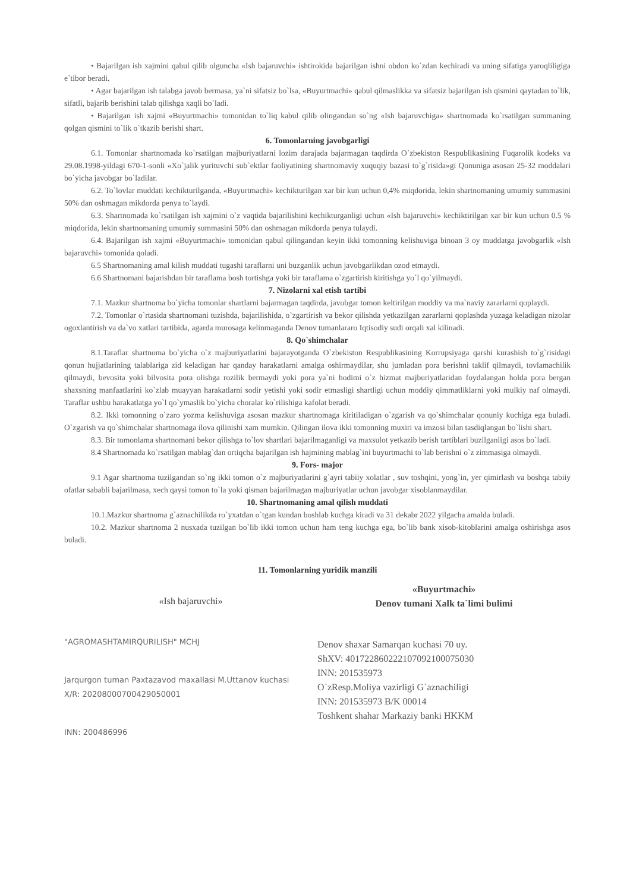• Bajarilgan ish xajmini qabul qilib olguncha «Ish bajaruvchi» ishtirokida bajarilgan ishni obdon ko`zdan kechiradi va uning sifatiga yaroqliligiga e`tibor beradi.
• Agar bajarilgan ish talabga javob bermasa, ya`ni sifatsiz bo`lsa, «Buyurtmachi» qabul qilmaslikka va sifatsiz bajarilgan ish qismini qaytadan to`lik, sifatli, bajarib berishini talab qilishga xaqli bo`ladi.
• Bajarilgan ish xajmi «Buyurtmachi» tomonidan to`liq kabul qilib olingandan so`ng «Ish bajaruvchiga» shartnomada ko`rsatilgan summaning qolgan qismini to`lik o`tkazib berishi shart.
6. Tomonlarning javobgarligi
6.1. Tomonlar shartnomada ko`rsatilgan majburiyatlarni lozim darajada bajarmagan taqdirda O`zbekiston Respublikasining Fuqarolik kodeks va 29.08.1998-yildagi 670-1-sonli «Xo`jalik yurituvchi sub`ektlar faoliyatining shartnomaviy xuquqiy bazasi to`g`risida»gi Qonuniga asosan 25-32 moddalari bo`yicha javobgar bo`ladilar.
6.2. To`lovlar muddati kechikturilganda, «Buyurtmachi» kechikturilgan xar bir kun uchun 0,4% miqdorida, lekin shartnomaning umumiy summasini 50% dan oshmagan mikdorda penya to`laydi.
6.3. Shartnomada ko`rsatilgan ish xajmini o`z vaqtida bajarilishini kechikturganligi uchun «Ish bajaruvchi» kechiktirilgan xar bir kun uchun 0.5 % miqdorida, lekin shartnomaning umumiy summasini 50% dan oshmagan mikdorda penya tulaydi.
6.4. Bajarilgan ish xajmi «Buyurtmachi» tomonidan qabul qilingandan keyin ikki tomonning kelishuviga binoan 3 oy muddatga javobgarlik «Ish bajaruvchi» tomonida qoladi.
6.5 Shartnomaning amal kilish muddati tugashi taraflarni uni buzganlik uchun javobgarlikdan ozod etmaydi.
6.6 Shartnomani bajarishdan bir taraflama bosh tortishga yoki bir taraflama o`zgartirish kiritishga yo`l qo`yilmaydi.
7. Nizolarni xal etish tartibi
7.1. Mazkur shartnoma bo`yicha tomonlar shartlarni bajarmagan taqdirda, javobgar tomon keltirilgan moddiy va ma`naviy zararlarni qoplaydi.
7.2. Tomonlar o`rtasida shartnomani tuzishda, bajarilishida, o`zgartirish va bekor qilishda yetkazilgan zararlarni qoplashda yuzaga keladigan nizolar ogoxlantirish va da`vo xatlari tartibida, agarda murosaga kelinmaganda Denov tumanlararo Iqtisodiy sudi orqali xal kilinadi.
8. Qo`shimchalar
8.1.Taraflar shartnoma bo`yicha o`z majburiyatlarini bajarayotganda O`zbekiston Respublikasining Korrupsiyaga qarshi kurashish to`g`risidagi qonun hujjatlarining talablariga zid keladigan har qanday harakatlarni amalga oshirmaydilar, shu jumladan pora berishni taklif qilmaydi, tovlamachilik qilmaydi, bevosita yoki bilvosita pora olishga rozilik bermaydi yoki pora ya`ni hodimi o`z hizmat majburiyatlaridan foydalangan holda pora bergan shaxsning manfaatlarini ko`zlab muayyan harakatlarni sodir yetishi yoki sodir etmasligi shartligi uchun moddiy qimmatliklarni yoki mulkiy naf olmaydi. Taraflar ushbu harakatlatga yo`l qo`ymaslik bo`yicha choralar ko`rilishiga kafolat beradi.
8.2. Ikki tomonning o`zaro yozma kelishuviga asosan mazkur shartnomaga kiritiladigan o`zgarish va qo`shimchalar qonuniy kuchiga ega buladi. O`zgarish va qo`shimchalar shartnomaga ilova qilinishi xam mumkin. Qilingan ilova ikki tomonning muxiri va imzosi bilan tasdiqlangan bo`lishi shart.
8.3. Bir tomonlama shartnomani bekor qilishga to`lov shartlari bajarilmaganligi va maxsulot yetkazib berish tartiblari buzilganligi asos bo`ladi.
8.4 Shartnomada ko`rsatilgan mablag`dan ortiqcha bajarilgan ish hajmining mablag`ini buyurtmachi to`lab berishni o`z zimmasiga olmaydi.
9. Fors- major
9.1 Agar shartnoma tuzilgandan so`ng ikki tomon o`z majburiyatlarini g`ayri tabiiy xolatlar , suv toshqini, yong`in, yer qimirlash va boshqa tabiiy ofatlar sababli bajarilmasa, xech qaysi tomon to`la yoki qisman bajarilmagan majburiyatlar uchun javobgar xisoblanmaydilar.
10. Shartnomaning amal qilish muddati
10.1.Mazkur shartnoma g`aznachilikda ro`yxatdan o`tgan kundan boshlab kuchga kiradi va 31 dekabr 2022 yilgacha amalda buladi.
10.2. Mazkur shartnoma 2 nusxada tuzilgan bo`lib ikki tomon uchun ham teng kuchga ega, bo`lib bank xisob-kitoblarini amalga oshirishga asos buladi.
11. Tomonlarning yuridik manzili
«Ish bajaruvchi»
"AGROMASHTAMIRQURILISH" MCHJ
Jarqurgon tuman Paxtazavod maxallasi M.Uttanov kuchasi
X/R: 20208000700429050001
INN: 200486996
«Buyurtmachi»
Denov tumani Xalk ta`limi bulimi
Denov shaxar Samarqan kuchasi 70 uy.
ShXV: 401722860222107092100075030
INN: 201535973
O`zResp.Moliya vazirligi G`aznachiligi
INN: 201535973 B/K 00014
Toshkent shahar Markaziy banki HKKM